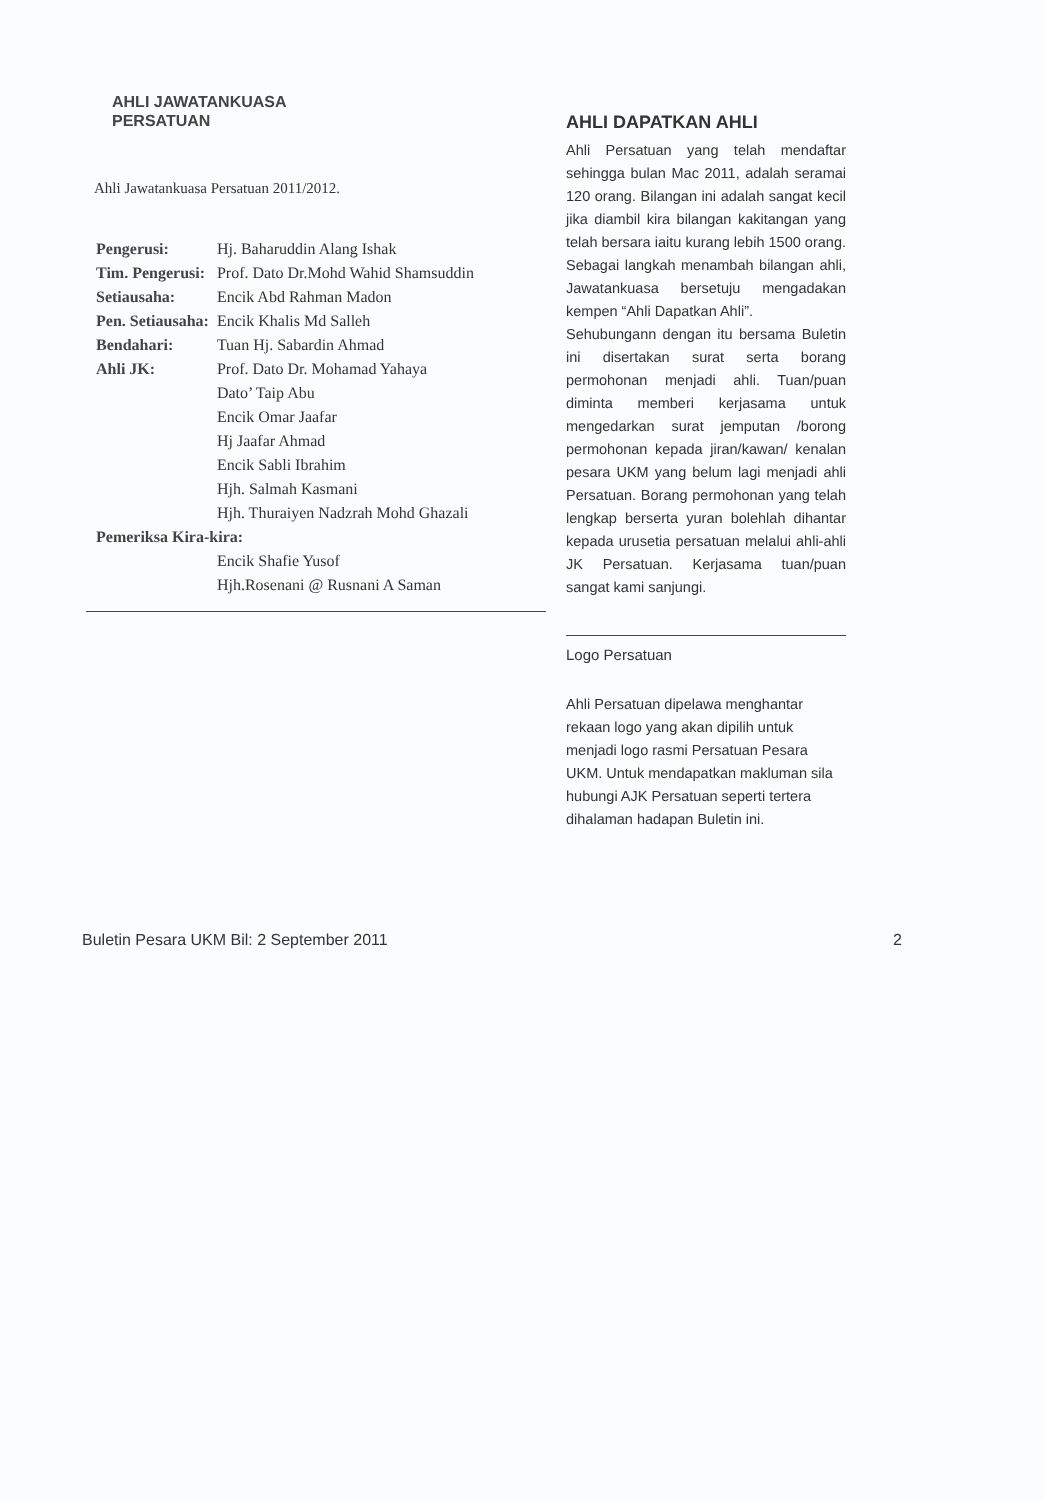AHLI JAWATANKUASA
PERSATUAN
Ahli Jawatankuasa Persatuan 2011/2012.
| Pengerusi: | Hj. Baharuddin Alang Ishak |
| Tim. Pengerusi: | Prof. Dato Dr.Mohd Wahid Shamsuddin |
| Setiausaha: | Encik Abd Rahman Madon |
| Pen. Setiausaha: | Encik Khalis Md Salleh |
| Bendahari: | Tuan Hj. Sabardin Ahmad |
| Ahli JK: | Prof. Dato Dr. Mohamad Yahaya |
| | Dato’ Taip Abu |
| | Encik Omar Jaafar |
| | Hj Jaafar Ahmad |
| | Encik Sabli Ibrahim |
| | Hjh. Salmah Kasmani |
| | Hjh. Thuraiyen Nadzrah Mohd Ghazali |
| Pemeriksa Kira-kira: | |
| | Encik Shafie Yusof |
| | Hjh.Rosenani @ Rusnani A Saman |
AHLI DAPATKAN AHLI
Ahli Persatuan yang telah mendaftar sehingga bulan Mac 2011, adalah seramai 120 orang. Bilangan ini adalah sangat kecil jika diambil kira bilangan kakitangan yang telah bersara iaitu kurang lebih 1500 orang. Sebagai langkah menambah bilangan ahli, Jawatankuasa bersetuju mengadakan kempen “Ahli Dapatkan Ahli”.
Sehubungann dengan itu bersama Buletin ini disertakan surat serta borang permohonan menjadi ahli. Tuan/puan diminta memberi kerjasama untuk mengedarkan surat jemputan /borong permohonan kepada jiran/kawan/ kenalan pesara UKM yang belum lagi menjadi ahli Persatuan. Borang permohonan yang telah lengkap berserta yuran bolehlah dihantar kepada urusetia persatuan melalui ahli-ahli JK Persatuan. Kerjasama tuan/puan sangat kami sanjungi.
Logo Persatuan
Ahli Persatuan dipelawa menghantar rekaan logo yang akan dipilih untuk menjadi logo rasmi Persatuan Pesara UKM. Untuk mendapatkan makluman sila hubungi AJK Persatuan seperti tertera dihalaman hadapan Buletin ini.
Buletin Pesara UKM Bil: 2 September 2011 2